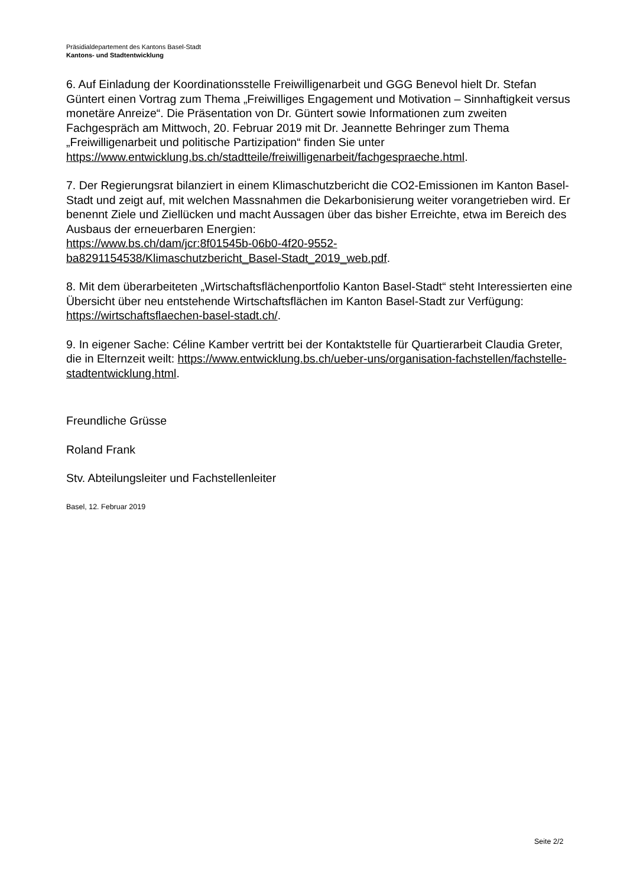Präsidialdepartement des Kantons Basel-Stadt
Kantons- und Stadtentwicklung
6. Auf Einladung der Koordinationsstelle Freiwilligenarbeit und GGG Benevol hielt Dr. Stefan Güntert einen Vortrag zum Thema „Freiwilliges Engagement und Motivation – Sinnhaftigkeit versus monetäre Anreize“. Die Präsentation von Dr. Güntert sowie Informationen zum zweiten Fachgespräch am Mittwoch, 20. Februar 2019 mit Dr. Jeannette Behringer zum Thema „Freiwilligenarbeit und politische Partizipation“ finden Sie unter https://www.entwicklung.bs.ch/stadtteile/freiwilligenarbeit/fachgespraeche.html.
7. Der Regierungsrat bilanziert in einem Klimaschutzbericht die CO2-Emissionen im Kanton Basel-Stadt und zeigt auf, mit welchen Massnahmen die Dekarbonisierung weiter vorangetrieben wird. Er benennt Ziele und Ziellücken und macht Aussagen über das bisher Erreichte, etwa im Bereich des Ausbaus der erneuerbaren Energien:
https://www.bs.ch/dam/jcr:8f01545b-06b0-4f20-9552-
ba8291154538/Klimaschutzbericht_Basel-Stadt_2019_web.pdf.
8. Mit dem überarbeiteten „Wirtschaftsflächenportfolio Kanton Basel-Stadt“ steht Interessierten eine Übersicht über neu entstehende Wirtschaftsflächen im Kanton Basel-Stadt zur Verfügung: https://wirtschaftsflaechen-basel-stadt.ch/.
9. In eigener Sache: Céline Kamber vertritt bei der Kontaktstelle für Quartierarbeit Claudia Greter, die in Elternzeit weilt: https://www.entwicklung.bs.ch/ueber-uns/organisation-fachstellen/fachstelle-stadtentwicklung.html.
Freundliche Grüsse
Roland Frank
Stv. Abteilungsleiter und Fachstellenleiter
Basel, 12. Februar 2019
Seite 2/2